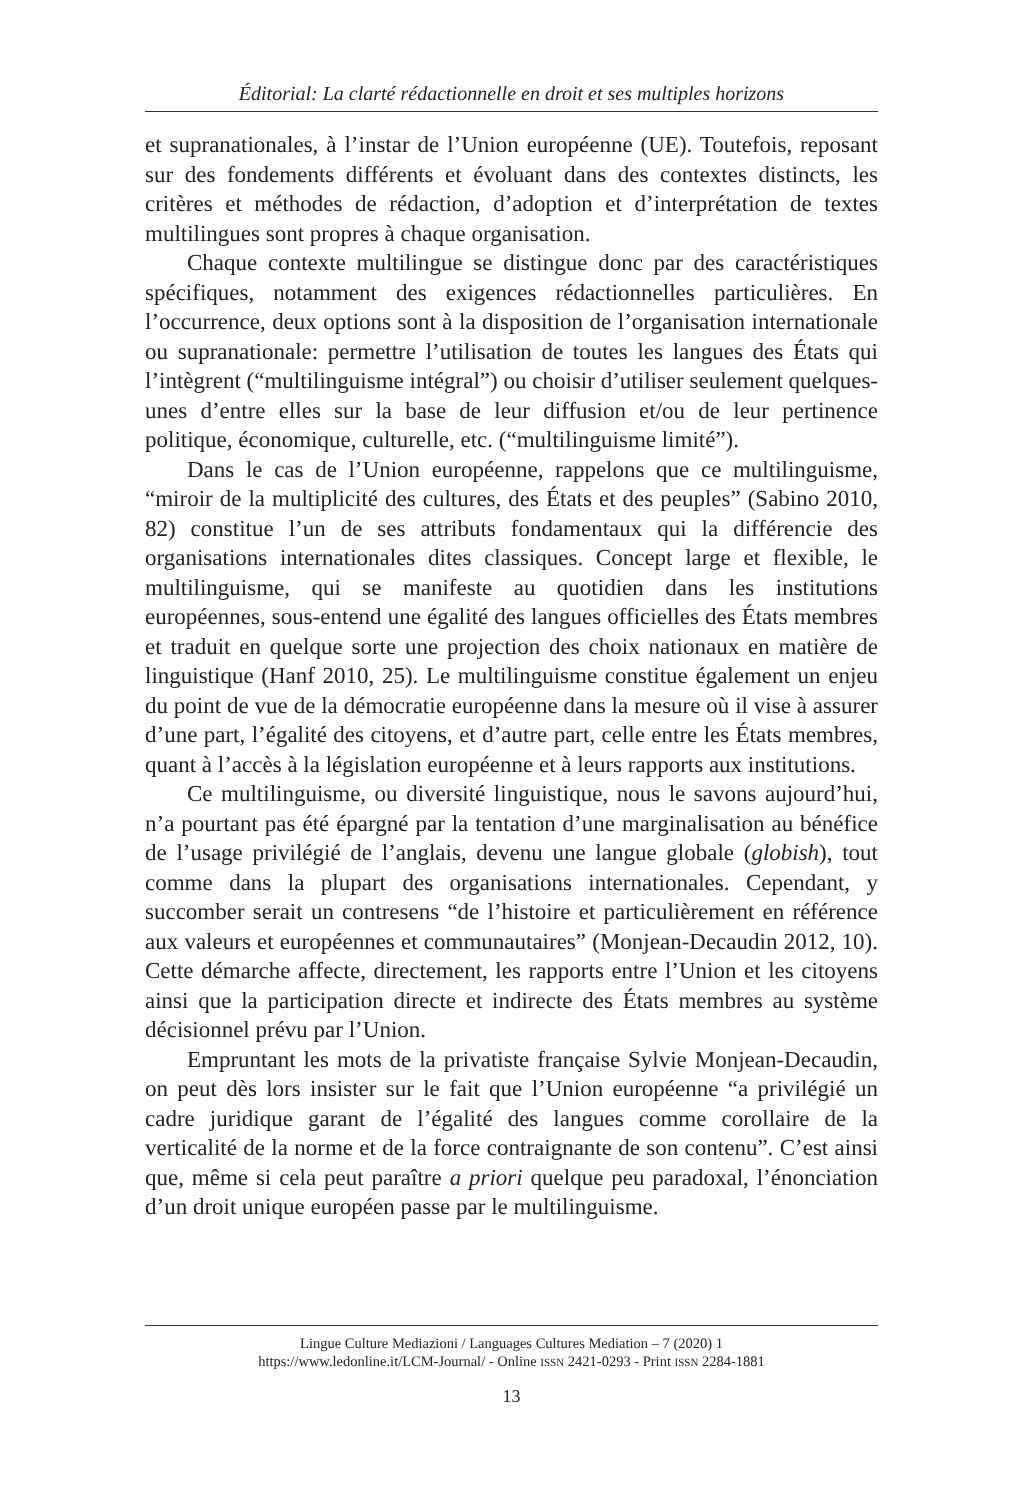Éditorial: La clarté rédactionnelle en droit et ses multiples horizons
et supranationales, à l’instar de l’Union européenne (UE). Toutefois, reposant sur des fondements différents et évoluant dans des contextes distincts, les critères et méthodes de rédaction, d’adoption et d’interprétation de textes multilingues sont propres à chaque organisation.
Chaque contexte multilingue se distingue donc par des caractéristiques spécifiques, notamment des exigences rédactionnelles particulières. En l’occurrence, deux options sont à la disposition de l’organisation internationale ou supranationale: permettre l’utilisation de toutes les langues des États qui l’intègrent (“multilinguisme intégral”) ou choisir d’utiliser seulement quelques-unes d’entre elles sur la base de leur diffusion et/ou de leur pertinence politique, économique, culturelle, etc. (“multilinguisme limité”).
Dans le cas de l’Union européenne, rappelons que ce multilinguisme, “miroir de la multiplicité des cultures, des États et des peuples” (Sabino 2010, 82) constitue l’un de ses attributs fondamentaux qui la différencie des organisations internationales dites classiques. Concept large et flexible, le multilinguisme, qui se manifeste au quotidien dans les institutions européennes, sous-entend une égalité des langues officielles des États membres et traduit en quelque sorte une projection des choix nationaux en matière de linguistique (Hanf 2010, 25). Le multilinguisme constitue également un enjeu du point de vue de la démocratie européenne dans la mesure où il vise à assurer d’une part, l’égalité des citoyens, et d’autre part, celle entre les États membres, quant à l’accès à la législation européenne et à leurs rapports aux institutions.
Ce multilinguisme, ou diversité linguistique, nous le savons aujourd’hui, n’a pourtant pas été épargné par la tentation d’une marginalisation au bénéfice de l’usage privilégié de l’anglais, devenu une langue globale (globish), tout comme dans la plupart des organisations internationales. Cependant, y succomber serait un contresens “de l’histoire et particulièrement en référence aux valeurs et européennes et communautaires” (Monjean-Decaudin 2012, 10). Cette démarche affecte, directement, les rapports entre l’Union et les citoyens ainsi que la participation directe et indirecte des États membres au système décisionnel prévu par l’Union.
Empruntant les mots de la privatiste française Sylvie Monjean-Decaudin, on peut dès lors insister sur le fait que l’Union européenne “a privilégié un cadre juridique garant de l’égalité des langues comme corollaire de la verticalité de la norme et de la force contraignante de son contenu”. C’est ainsi que, même si cela peut paraître a priori quelque peu paradoxal, l’énonciation d’un droit unique européen passe par le multilinguisme.
Lingue Culture Mediazioni / Languages Cultures Mediation – 7 (2020) 1
https://www.ledonline.it/LCM-Journal/ - Online ISSN 2421-0293 - Print ISSN 2284-1881
13